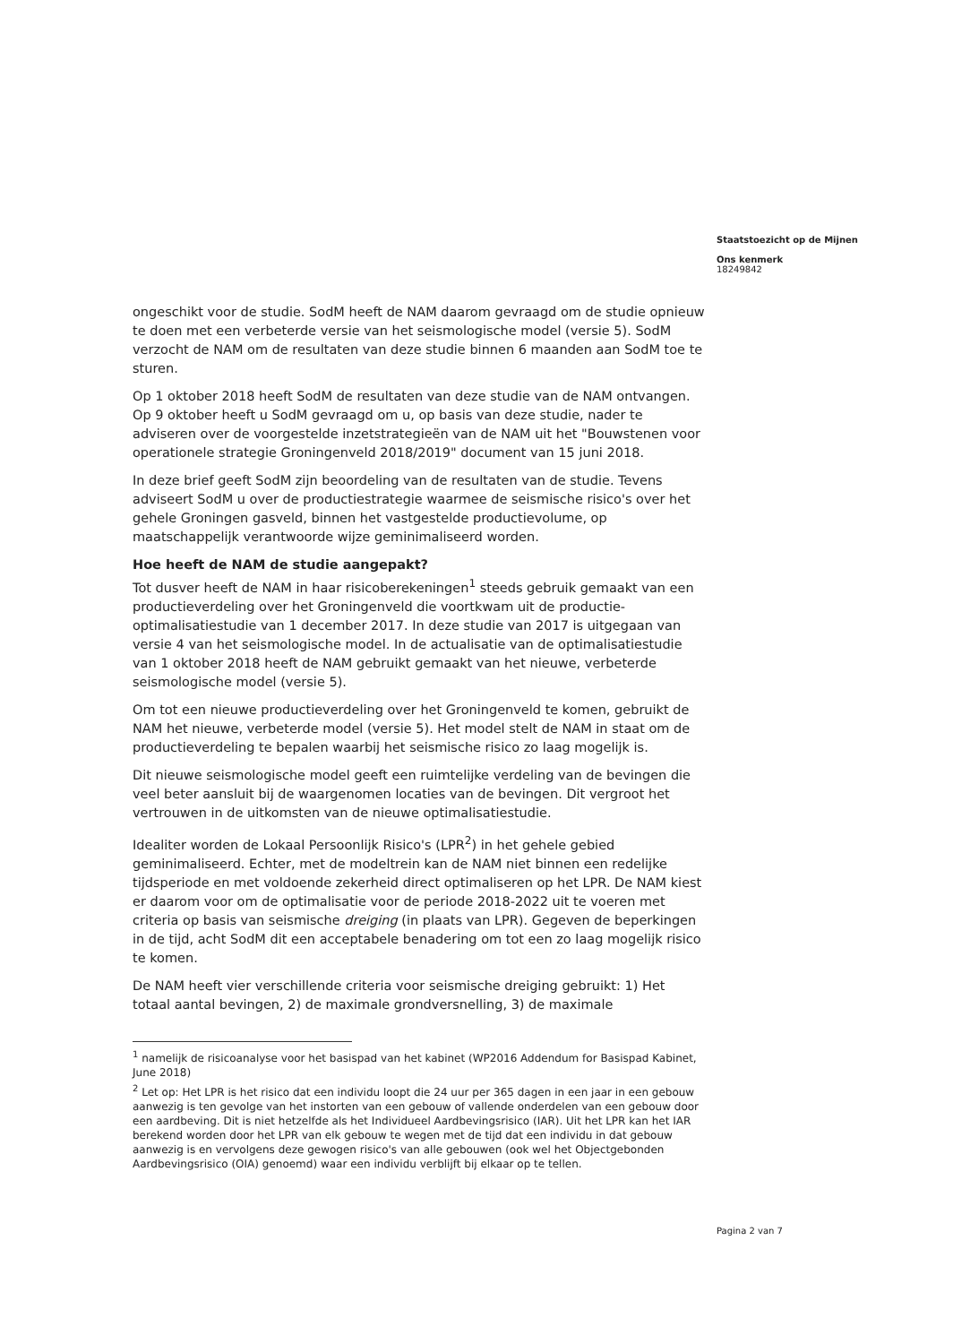Staatstoezicht op de Mijnen
Ons kenmerk
18249842
ongeschikt voor de studie. SodM heeft de NAM daarom gevraagd om de studie opnieuw te doen met een verbeterde versie van het seismologische model (versie 5). SodM verzocht de NAM om de resultaten van deze studie binnen 6 maanden aan SodM toe te sturen.
Op 1 oktober 2018 heeft SodM de resultaten van deze studie van de NAM ontvangen. Op 9 oktober heeft u SodM gevraagd om u, op basis van deze studie, nader te adviseren over de voorgestelde inzetstrategieën van de NAM uit het "Bouwstenen voor operationele strategie Groningenveld 2018/2019" document van 15 juni 2018.
In deze brief geeft SodM zijn beoordeling van de resultaten van de studie. Tevens adviseert SodM u over de productiestrategie waarmee de seismische risico's over het gehele Groningen gasveld, binnen het vastgestelde productievolume, op maatschappelijk verantwoorde wijze geminimaliseerd worden.
Hoe heeft de NAM de studie aangepakt?
Tot dusver heeft de NAM in haar risicoberekeningen<sup>1</sup> steeds gebruik gemaakt van een productieverdeling over het Groningenveld die voortkwam uit de productie-optimalisatiestudie van 1 december 2017. In deze studie van 2017 is uitgegaan van versie 4 van het seismologische model. In de actualisatie van de optimalisatiestudie van 1 oktober 2018 heeft de NAM gebruikt gemaakt van het nieuwe, verbeterde seismologische model (versie 5).
Om tot een nieuwe productieverdeling over het Groningenveld te komen, gebruikt de NAM het nieuwe, verbeterde model (versie 5). Het model stelt de NAM in staat om de productieverdeling te bepalen waarbij het seismische risico zo laag mogelijk is.
Dit nieuwe seismologische model geeft een ruimtelijke verdeling van de bevingen die veel beter aansluit bij de waargenomen locaties van de bevingen. Dit vergroot het vertrouwen in de uitkomsten van de nieuwe optimalisatiestudie.
Idealiter worden de Lokaal Persoonlijk Risico's (LPR<sup>2</sup>) in het gehele gebied geminimaliseerd. Echter, met de modeltrein kan de NAM niet binnen een redelijke tijdsperiode en met voldoende zekerheid direct optimaliseren op het LPR. De NAM kiest er daarom voor om de optimalisatie voor de periode 2018-2022 uit te voeren met criteria op basis van seismische dreiging (in plaats van LPR). Gegeven de beperkingen in de tijd, acht SodM dit een acceptabele benadering om tot een zo laag mogelijk risico te komen.
De NAM heeft vier verschillende criteria voor seismische dreiging gebruikt: 1) Het totaal aantal bevingen, 2) de maximale grondversnelling, 3) de maximale
<sup>1</sup> namelijk de risicoanalyse voor het basispad van het kabinet (WP2016 Addendum for Basispad Kabinet, June 2018)
<sup>2</sup> Let op: Het LPR is het risico dat een individu loopt die 24 uur per 365 dagen in een jaar in een gebouw aanwezig is ten gevolge van het instorten van een gebouw of vallende onderdelen van een gebouw door een aardbeving. Dit is niet hetzelfde als het Individueel Aardbevingsrisico (IAR). Uit het LPR kan het IAR berekend worden door het LPR van elk gebouw te wegen met de tijd dat een individu in dat gebouw aanwezig is en vervolgens deze gewogen risico's van alle gebouwen (ook wel het Objectgebonden Aardbevingsrisico (OIA) genoemd) waar een individu verblijft bij elkaar op te tellen.
Pagina 2 van 7